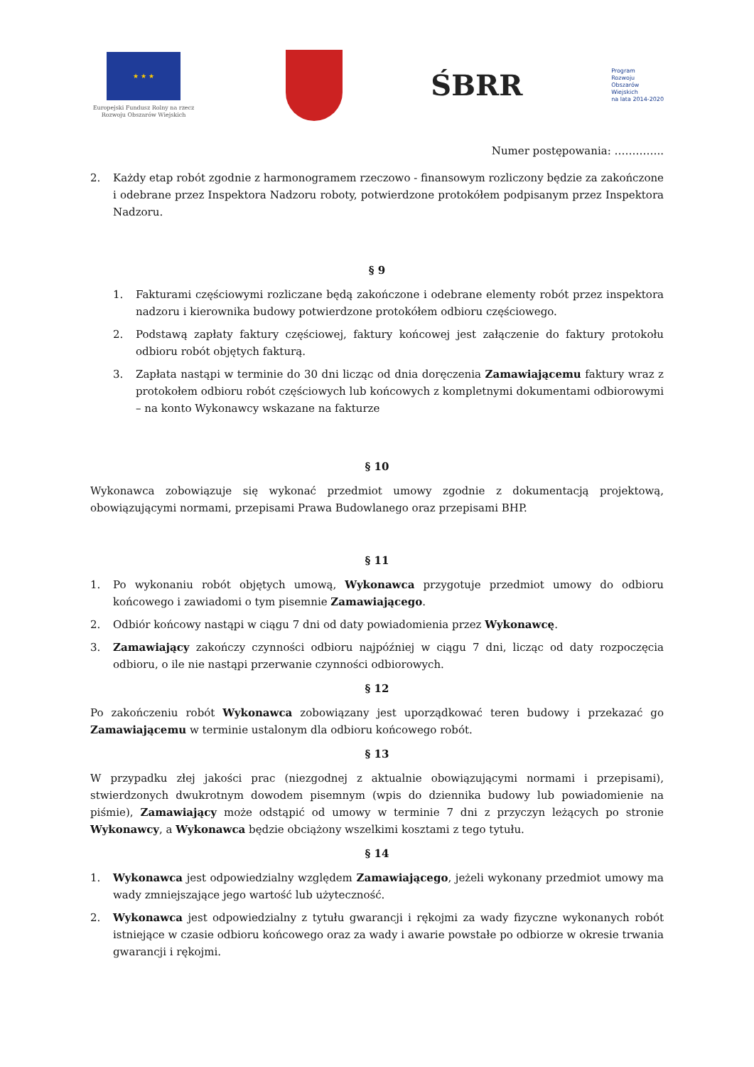★ ★ ★
Europejski Fundusz Rolny na rzecz Rozwoju Obszarów Wiejskich
ŚBRR
Program
Rozwoju
Obszarów
Wiejskich
na lata 2014-2020
Numer postępowania: …………..
2. Każdy etap robót zgodnie z harmonogramem rzeczowo - finansowym rozliczony będzie za zakończone i odebrane przez Inspektora Nadzoru roboty, potwierdzone protokółem podpisanym przez Inspektora Nadzoru.
§ 9
1. Fakturami częściowymi rozliczane będą zakończone i odebrane elementy robót przez inspektora nadzoru i kierownika budowy potwierdzone protokółem odbioru częściowego.
2. Podstawą zapłaty faktury częściowej, faktury końcowej jest załączenie do faktury protokołu odbioru robót objętych fakturą.
3. Zapłata nastąpi w terminie do 30 dni licząc od dnia doręczenia Zamawiającemu faktury wraz z protokołem odbioru robót częściowych lub końcowych z kompletnymi dokumentami odbiorowymi – na konto Wykonawcy wskazane na fakturze
§ 10
Wykonawca zobowiązuje się wykonać przedmiot umowy zgodnie z dokumentacją projektową, obowiązującymi normami, przepisami Prawa Budowlanego oraz przepisami BHP.
§ 11
1. Po wykonaniu robót objętych umową, Wykonawca przygotuje przedmiot umowy do odbioru końcowego i zawiadomi o tym pisemnie Zamawiającego.
2. Odbiór końcowy nastąpi w ciągu 7 dni od daty powiadomienia przez Wykonawcę.
3. Zamawiający zakończy czynności odbioru najpóźniej w ciągu 7 dni, licząc od daty rozpoczęcia odbioru, o ile nie nastąpi przerwanie czynności odbiorowych.
§ 12
Po zakończeniu robót Wykonawca zobowiązany jest uporządkować teren budowy i przekazać go Zamawiającemu w terminie ustalonym dla odbioru końcowego robót.
§ 13
W przypadku złej jakości prac (niezgodnej z aktualnie obowiązującymi normami i przepisami), stwierdzonych dwukrotnym dowodem pisemnym (wpis do dziennika budowy lub powiadomienie na piśmie), Zamawiający może odstąpić od umowy w terminie 7 dni z przyczyn leżących po stronie Wykonawcy, a Wykonawca będzie obciążony wszelkimi kosztami z tego tytułu.
§ 14
1. Wykonawca jest odpowiedzialny względem Zamawiającego, jeżeli wykonany przedmiot umowy ma wady zmniejszające jego wartość lub użyteczność.
2. Wykonawca jest odpowiedzialny z tytułu gwarancji i rękojmi za wady fizyczne wykonanych robót istniejące w czasie odbioru końcowego oraz za wady i awarie powstałe po odbiorze w okresie trwania gwarancji i rękojmi.